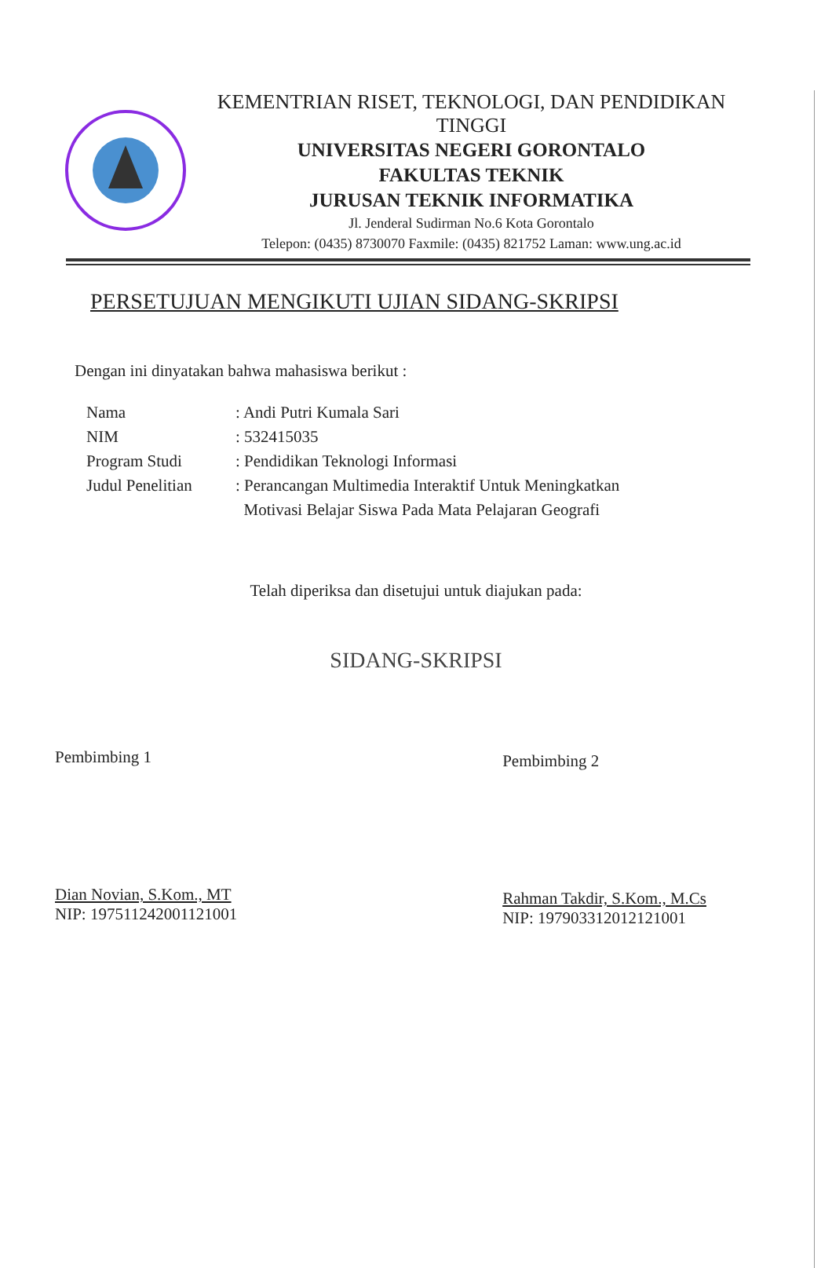KEMENTRIAN RISET, TEKNOLOGI, DAN PENDIDIKAN
TINGGI
UNIVERSITAS NEGERI GORONTALO
FAKULTAS TEKNIK
JURUSAN TEKNIK INFORMATIKA
Jl. Jenderal Sudirman No.6 Kota Gorontalo
Telepon: (0435) 8730070 Faxmile: (0435) 821752 Laman: www.ung.ac.id
PERSETUJUAN MENGIKUTI UJIAN SIDANG-SKRIPSI
Dengan ini dinyatakan bahwa mahasiswa berikut :
Nama: Andi Putri Kumala Sari
NIM: 532415035
Program Studi: Pendidikan Teknologi Informasi
Judul Penelitian: Perancangan Multimedia Interaktif Untuk Meningkatkan
Motivasi Belajar Siswa Pada Mata Pelajaran Geografi
Telah diperiksa dan disetujui untuk diajukan pada:
SIDANG-SKRIPSI
Pembimbing 1
Dian Novian, S.Kom., MT
NIP: 197511242001121001
Pembimbing 2
Rahman Takdir, S.Kom., M.Cs
NIP: 197903312012121001